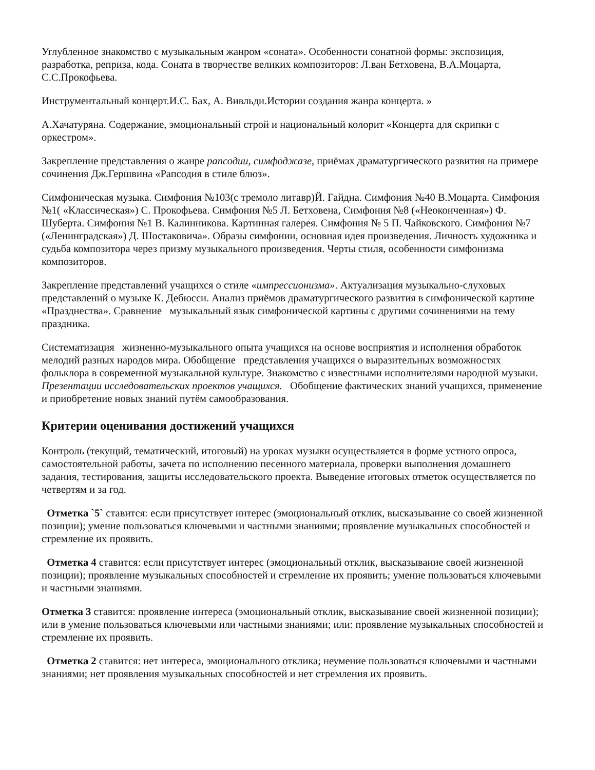Углубленное знакомство с музыкальным жанром «соната». Особенности сонатной формы: экспозиция, разработка, реприза, кода. Соната в творчестве великих композиторов: Л.ван Бетховена, В.А.Моцарта, С.С.Прокофьева.
Инструментальный концерт.И.С. Бах, А. Вивльди.Истории создания жанра концерта. »
А.Хачатуряна. Содержание, эмоциональный строй и национальный колорит «Концерта для скрипки с оркестром».
Закрепление представления о жанре рапсодии, симфоджазе, приёмах драматургического развития на примере сочинения Дж.Гершвина «Рапсодия в стиле блюз».
Симфоническая музыка. Симфония №103(с тремоло литавр)Й. Гайдна. Симфония №40 В.Моцарта. Симфония №1( «Классическая») С. Прокофьева. Симфония №5 Л. Бетховена, Симфония №8 («Неоконченная») Ф. Шуберта. Симфония №1 В. Калинникова. Картинная галерея. Симфония № 5 П. Чайковского. Симфония №7 («Ленинградская») Д. Шостаковича». Образы симфонии, основная идея произведения. Личность художника и судьба композитора через призму музыкального произведения. Черты стиля, особенности симфонизма композиторов.
Закрепление представлений учащихся о стиле «импрессионизма». Актуализация музыкально-слуховых представлений о музыке К. Дебюсси. Анализ приёмов драматургического развития в симфонической картине «Празднества». Сравнение музыкальный язык симфонической картины с другими сочинениями на тему праздника.
Систематизация жизненно-музыкального опыта учащихся на основе восприятия и исполнения обработок мелодий разных народов мира. Обобщение представления учащихся о выразительных возможностях фольклора в современной музыкальной культуре. Знакомство с известными исполнителями народной музыки. Презентации исследовательских проектов учащихся. Обобщение фактических знаний учащихся, применение и приобретение новых знаний путём самообразования.
Критерии оценивания достижений учащихся
Контроль (текущий, тематический, итоговый) на уроках музыки осуществляется в форме устного опроса, самостоятельной работы, зачета по исполнению песенного материала, проверки выполнения домашнего задания, тестирования, защиты исследовательского проекта. Выведение итоговых отметок осуществляется по четвертям и за год.
Отметка `5` ставится: если присутствует интерес (эмоциональный отклик, высказывание со своей жизненной позиции); умение пользоваться ключевыми и частными знаниями; проявление музыкальных способностей и стремление их проявить.
Отметка 4 ставится: если присутствует интерес (эмоциональный отклик, высказывание своей жизненной позиции); проявление музыкальных способностей и стремление их проявить; умение пользоваться ключевыми и частными знаниями.
Отметка 3 ставится: проявление интереса (эмоциональный отклик, высказывание своей жизненной позиции); или в умение пользоваться ключевыми или частными знаниями; или: проявление музыкальных способностей и стремление их проявить.
Отметка 2 ставится: нет интереса, эмоционального отклика; неумение пользоваться ключевыми и частными знаниями; нет проявления музыкальных способностей и нет стремления их проявить.